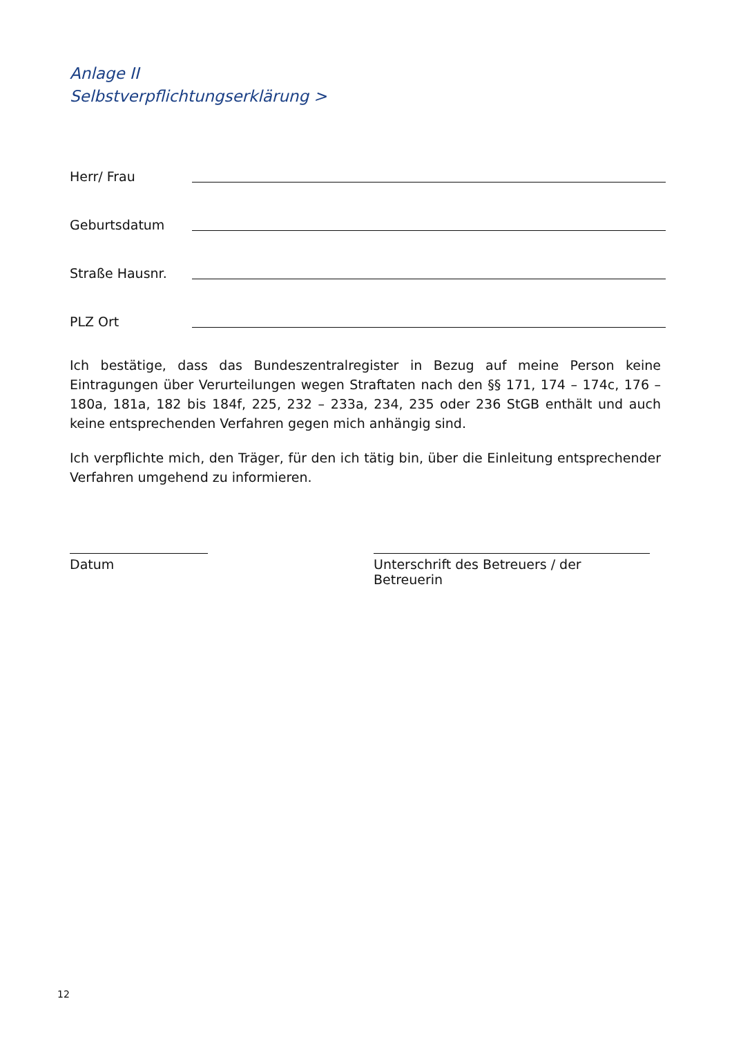Anlage II
Selbstverpflichtungserklärung >
Herr/ Frau
Geburtsdatum
Straße Hausnr.
PLZ Ort
Ich bestätige, dass das Bundeszentralregister in Bezug auf meine Person keine Eintragungen über Verurteilungen wegen Straftaten nach den §§ 171, 174 – 174c, 176 – 180a, 181a, 182 bis 184f, 225, 232 – 233a, 234, 235 oder 236 StGB enthält und auch keine entsprechenden Verfahren gegen mich anhängig sind.
Ich verpflichte mich, den Träger, für den ich tätig bin, über die Einleitung entsprechender Verfahren umgehend zu informieren.
Datum Unterschrift des Betreuers / der Betreuerin
12